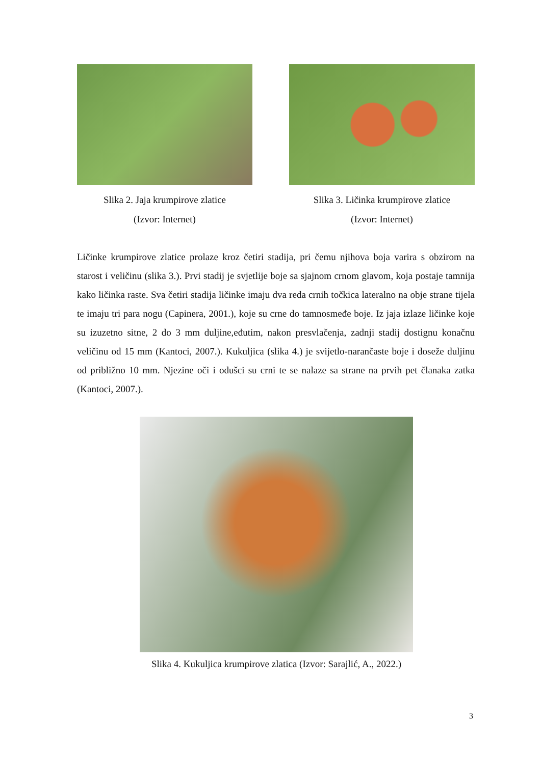Slika 2. Jaja krumpirove zlatice
(Izvor: Internet)
Slika 3. Ličinka krumpirove zlatice
(Izvor: Internet)
Ličinke krumpirove zlatice prolaze kroz četiri stadija, pri čemu njihova boja varira s obzirom na starost i veličinu (slika 3.). Prvi stadij je svjetlije boje sa sjajnom crnom glavom, koja postaje tamnija kako ličinka raste. Sva četiri stadija ličinke imaju dva reda crnih točkica lateralno na obje strane tijela te imaju tri para nogu (Capinera, 2001.), koje su crne do tamnosmeđe boje. Iz jaja izlaze ličinke koje su izuzetno sitne, 2 do 3 mm duljine,eđutim, nakon presvlačenja, zadnji stadij dostignu konačnu veličinu od 15 mm (Kantoci, 2007.). Kukuljica (slika 4.) je svijetlo-narančaste boje i doseže duljinu od približno 10 mm. Njezine oči i odušci su crni te se nalaze sa strane na prvih pet članaka zatka (Kantoci, 2007.).
Slika 4. Kukuljica krumpirove zlatica (Izvor: Sarajlić, A., 2022.)
3